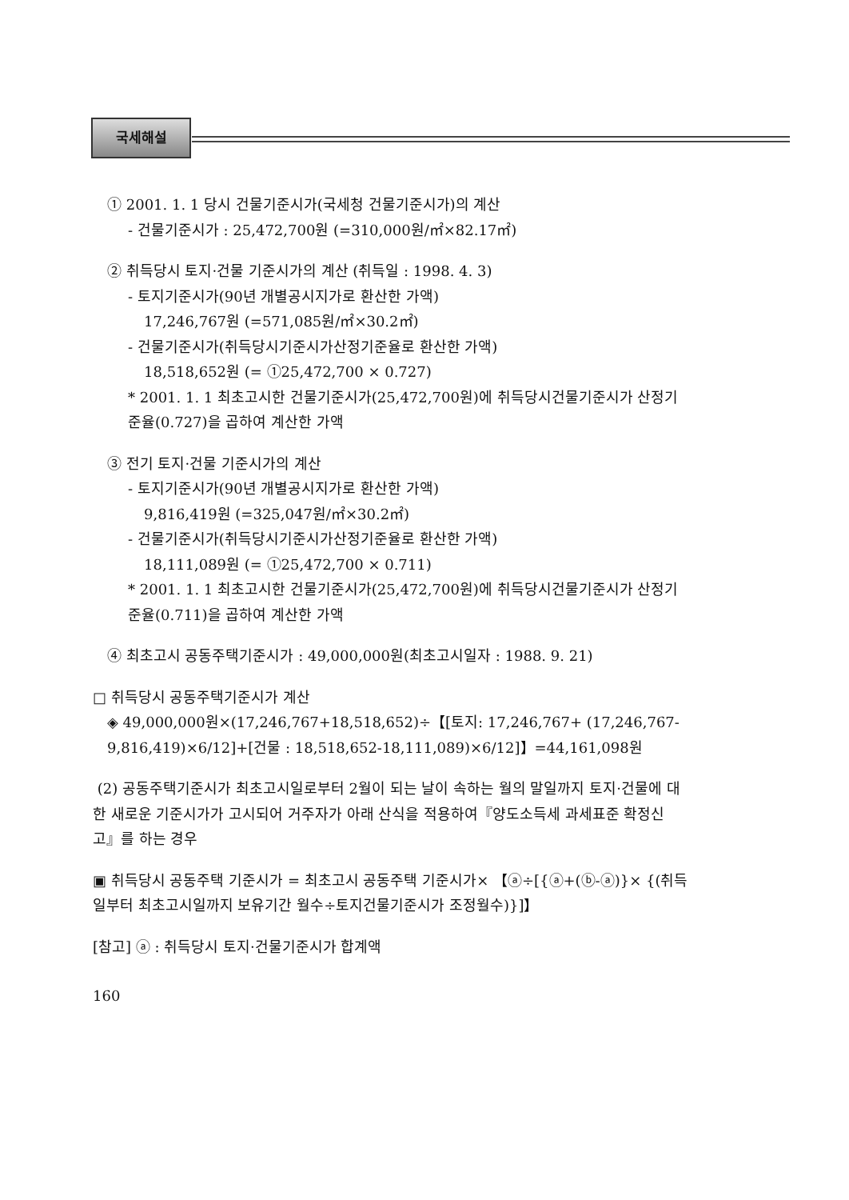국세해설
① 2001. 1. 1 당시 건물기준시가(국세청 건물기준시가)의 계산
- 건물기준시가 : 25,472,700원 (=310,000원/㎡×82.17㎡)
② 취득당시 토지·건물 기준시가의 계산 (취득일 : 1998. 4. 3)
- 토지기준시가(90년 개별공시지가로 환산한 가액)
17,246,767원 (=571,085원/㎡×30.2㎡)
- 건물기준시가(취득당시기준시가산정기준율로 환산한 가액)
18,518,652원 (= ①25,472,700 × 0.727)
* 2001. 1. 1 최초고시한 건물기준시가(25,472,700원)에 취득당시건물기준시가 산정기 준율(0.727)을 곱하여 계산한 가액
③ 전기 토지·건물 기준시가의 계산
- 토지기준시가(90년 개별공시지가로 환산한 가액)
9,816,419원 (=325,047원/㎡×30.2㎡)
- 건물기준시가(취득당시기준시가산정기준율로 환산한 가액)
18,111,089원 (= ①25,472,700 × 0.711)
* 2001. 1. 1 최초고시한 건물기준시가(25,472,700원)에 취득당시건물기준시가 산정기 준율(0.711)을 곱하여 계산한 가액
④ 최초고시 공동주택기준시가 : 49,000,000원(최초고시일자 : 1988. 9. 21)
□ 취득당시 공동주택기준시가 계산
◈ 49,000,000원×(17,246,767+18,518,652)÷【[토지: 17,246,767+ (17,246,767- 9,816,419)×6/12]+[건물 : 18,518,652-18,111,089)×6/12]】=44,161,098원
(2) 공동주택기준시가 최초고시일로부터 2월이 되는 날이 속하는 월의 말일까지 토지·건물에 대한 새로운 기준시가가 고시되어 거주자가 아래 산식을 적용하여『양도소득세 과세표준 확정신고』를 하는 경우
▣ 취득당시 공동주택 기준시가 = 최초고시 공동주택 기준시가× 【ⓐ÷[{ⓐ+(ⓑ-ⓐ)}× {(취득일부터 최초고시일까지 보유기간 월수÷토지건물기준시가 조정월수)}]】
[참고] ⓐ : 취득당시 토지·건물기준시가 합계액
160